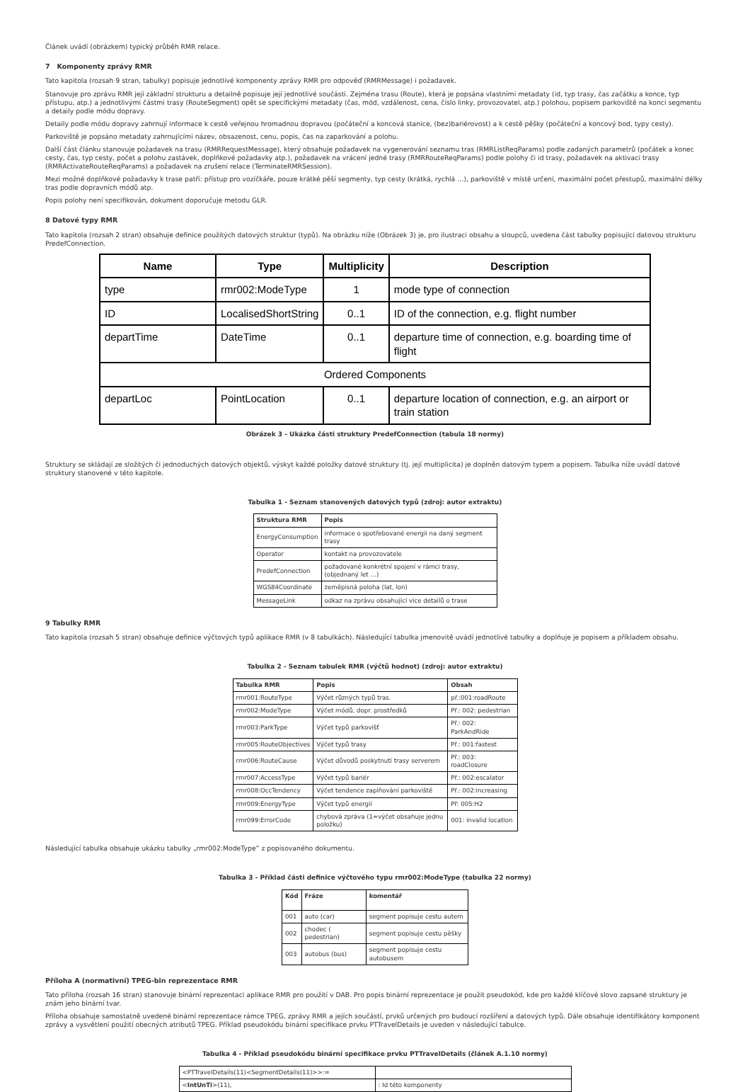Článek uvádí (obrázkem) typický průběh RMR relace.
7 Komponenty zprávy RMR
Tato kapitola (rozsah 9 stran, tabulky) popisuje jednotlivé komponenty zprávy RMR pro odpověď (RMRMessage) i požadavek.
Stanovuje pro zprávu RMR její základní strukturu a detailně popisuje její jednotlivé součásti. Zejména trasu (Route), která je popsána vlastními metadaty (id, typ trasy, čas začátku a konce, typ přístupu, atp.) a jednotlivými částmi trasy (RouteSegment) opět se specifickými metadaty (čas, mód, vzdálenost, cena, číslo linky, provozovatel, atp.) polohou, popisem parkoviště na konci segmentu a detaily podle módu dopravy.
Detaily podle módu dopravy zahrnují informace k cestě veřejnou hromadnou dopravou (počáteční a koncová stanice, (bez)bariérovost) a k cestě pěšky (počáteční a koncový bod, typy cesty).
Parkoviště je popsáno metadaty zahrnujícími název, obsazenost, cenu, popis, čas na zaparkování a polohu.
Další část článku stanovuje požadavek na trasu (RMRRequestMessage), který obsahuje požadavek na vygenerování seznamu tras (RMRListReqParams) podle zadaných parametrů (počátek a konec cesty, čas, typ cesty, počet a polohu zastávek, doplňkové požadavky atp.), požadavek na vrácení jedné trasy (RMRRouteReqParams) podle polohy či id trasy, požadavek na aktivaci trasy (RMRActivateRouteReqParams) a požadavek na zrušení relace (TerminateRMRSession).
Mezi možné doplňkové požadavky k trase patří: přístup pro vozíčkáře, pouze krátké pěší segmenty, typ cesty (krátká, rychlá …), parkoviště v místě určení, maximální počet přestupů, maximální délky tras podle dopravních módů atp.
Popis polohy není specifikován, dokument doporučuje metodu GLR.
8 Datové typy RMR
Tato kapitola (rozsah 2 stran) obsahuje definice použitých datových struktur (typů). Na obrázku níže (Obrázek 3) je, pro ilustraci obsahu a sloupců, uvedena část tabulky popisující datovou strukturu PredefConnection.
| Name | Type | Multiplicity | Description |
| --- | --- | --- | --- |
| type | rmr002:ModeType | 1 | mode type of connection |
| ID | LocalisedShortString | 0..1 | ID of the connection, e.g. flight number |
| departTime | DateTime | 0..1 | departure time of connection, e.g. boarding time of flight |
| Ordered Components | | | |
| departLoc | PointLocation | 0..1 | departure location of connection, e.g. an airport or train station |
Obrázek 3 - Ukázka části struktury PredefConnection (tabula 18 normy)
Struktury se skládají ze složitých či jednoduchých datových objektů, výskyt každé položky datové struktury (tj. její multiplicita) je doplněn datovým typem a popisem. Tabulka níže uvádí datové struktury stanovené v této kapitole.
Tabulka 1 - Seznam stanovených datových typů (zdroj: autor extraktu)
| Struktura RMR | Popis |
| --- | --- |
| EnergyConsumption | informace o spotřebované energii na daný segment trasy |
| Operator | kontakt na provozovatele |
| PredefConnection | požadované konkrétní spojení v rámci trasy, (objednaný let …) |
| WGS84Coordinate | zeměpisná poloha (lat, lon) |
| MessageLink | odkaz na zprávu obsahující více detailů o trase |
9 Tabulky RMR
Tato kapitola (rozsah 5 stran) obsahuje definice výčtových typů aplikace RMR (v 8 tabulkách). Následující tabulka jmenovitě uvádí jednotlivé tabulky a doplňuje je popisem a příkladem obsahu.
Tabulka 2 - Seznam tabulek RMR (výčtů hodnot) (zdroj: autor extraktu)
| Tabulka RMR | Popis | Obsah |
| --- | --- | --- |
| rmr001:RouteType | Výčet různých typů tras. | př.:001:roadRoute |
| rmr002:ModeType | Výčet módů, dopr. prostředků | Př.: 002: pedestrian |
| rmr003:ParkType | Výčet typů parkovišť | Př.: 002: ParkAndRide |
| rmr005:RouteObjectives | Výčet typů trasy | Př.: 001:fastest |
| rmr006:RouteCause | Výčet důvodů poskytnutí trasy serverem | Př.: 003: roadClosure |
| rmr007:AccessType | Výčet typů bariér | Př.: 002:escalator |
| rmr008:OccTendency | Výčet tendence zaplňování parkoviště | Př.: 002:increasing |
| rmr009:EnergyType | Výčet typů energií | Př: 005:H2 |
| rmr099:ErrorCode | chybová zpráva (1=výčet obsahuje jednu položku) | 001: invalid location |
Následující tabulka obsahuje ukázku tabulky „rmr002:ModeType” z popisovaného dokumentu.
Tabulka 3 - Příklad části definice výčtového typu rmr002:ModeType (tabulka 22 normy)
| Kód | Fráze | komentář |
| --- | --- | --- |
| 001 | auto (car) | segment popisuje cestu autem |
| 002 | chodec ( pedestrian) | segment popisuje cestu pěšky |
| 003 | autobus (bus) | segment popisuje cestu autobusem |
Příloha A (normativní) TPEG-bin reprezentace RMR
Tato příloha (rozsah 16 stran) stanovuje binární reprezentaci aplikace RMR pro použití v DAB. Pro popis binární reprezentace je použit pseudokód, kde pro každé klíčové slovo zapsané struktury je znám jeho binární tvar.
Příloha obsahuje samostatně uvedené binární reprezentace rámce TPEG, zprávy RMR a jejích součástí, prvků určených pro budoucí rozšíření a datových typů. Dále obsahuje identifikátory komponent zprávy a vysvětlení použití obecných atributů TPEG. Příklad pseudokódu binární specifikace prvku PTTravelDetails je uveden v následující tabulce.
Tabulka 4 - Příklad pseudokódu binární specifikace prvku PTTravelDetails (článek A.1.10 normy)
| <PTTravelDetails(11)<SegmentDetails(11)>>:= | |
| < IntUnTi >(11), | : Id této komponenty |